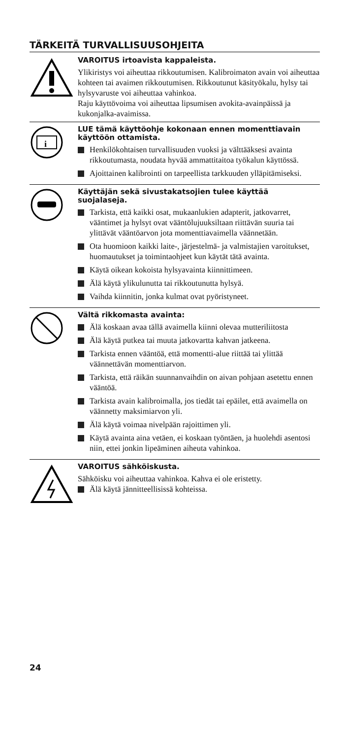TÄRKEITÄ TURVALLISUUSOHJEITA
VAROITUS irtoavista kappaleista.
Ylikiristys voi aiheuttaa rikkoutumisen. Kalibroimaton avain voi aiheuttaa kohteen tai avaimen rikkoutumisen. Rikkoutunut käsityökalu, hylsy tai hylsyvaruste voi aiheuttaa vahinkoa.
Raju käyttövoima voi aiheuttaa lipsumisen avokita-avainpäissä ja kukonjalka-avaimissa.
i
LUE tämä käyttöohje kokonaan ennen momenttiavain käyttöön ottamista.
Henkilökohtaisen turvallisuuden vuoksi ja välttääksesi avainta rikkoutumasta, noudata hyvää ammattitaitoa työkalun käyttössä.
Ajoittainen kalibrointi on tarpeellista tarkkuuden ylläpitämiseksi.
Käyttäjän sekä sivustakatsojien tulee käyttää suojalaseja.
Tarkista, että kaikki osat, mukaanlukien adapterit, jatkovarret, vääntimet ja hylsyt ovat vääntölujuuksiltaan riittävän suuria tai ylittävät vääntöarvon jota momenttiavaimella väännetään.
Ota huomioon kaikki laite-, järjestelmä- ja valmistajien varoitukset, huomautukset ja toimintaohjeet kun käytät tätä avainta.
Käytä oikean kokoista hylsyavainta kiinnittimeen.
Älä käytä ylikulunutta tai rikkoutunutta hylsyä.
Vaihda kiinnitin, jonka kulmat ovat pyöristyneet.
Vältä rikkomasta avainta:
Älä koskaan avaa tällä avaimella kiinni olevaa mutteriliitosta
Älä käytä putkea tai muuta jatkovartta kahvan jatkeena.
Tarkista ennen vääntöä, että momentti-alue riittää tai ylittää väännettävän momenttiarvon.
Tarkista, että räikän suunnanvaihdin on aivan pohjaan asetettu ennen vääntöä.
Tarkista avain kalibroimalla, jos tiedät tai epäilet, että avaimella on väännetty maksimiarvon yli.
Älä käytä voimaa nivelpään rajoittimen yli.
Käytä avainta aina vetäen, ei koskaan työntäen, ja huolehdi asentosi niin, ettei jonkin lipeäminen aiheuta vahinkoa.
VAROITUS sähköiskusta.
Sähköisku voi aiheuttaa vahinkoa. Kahva ei ole eristetty.
Älä käytä jännitteellisissä kohteissa.
24